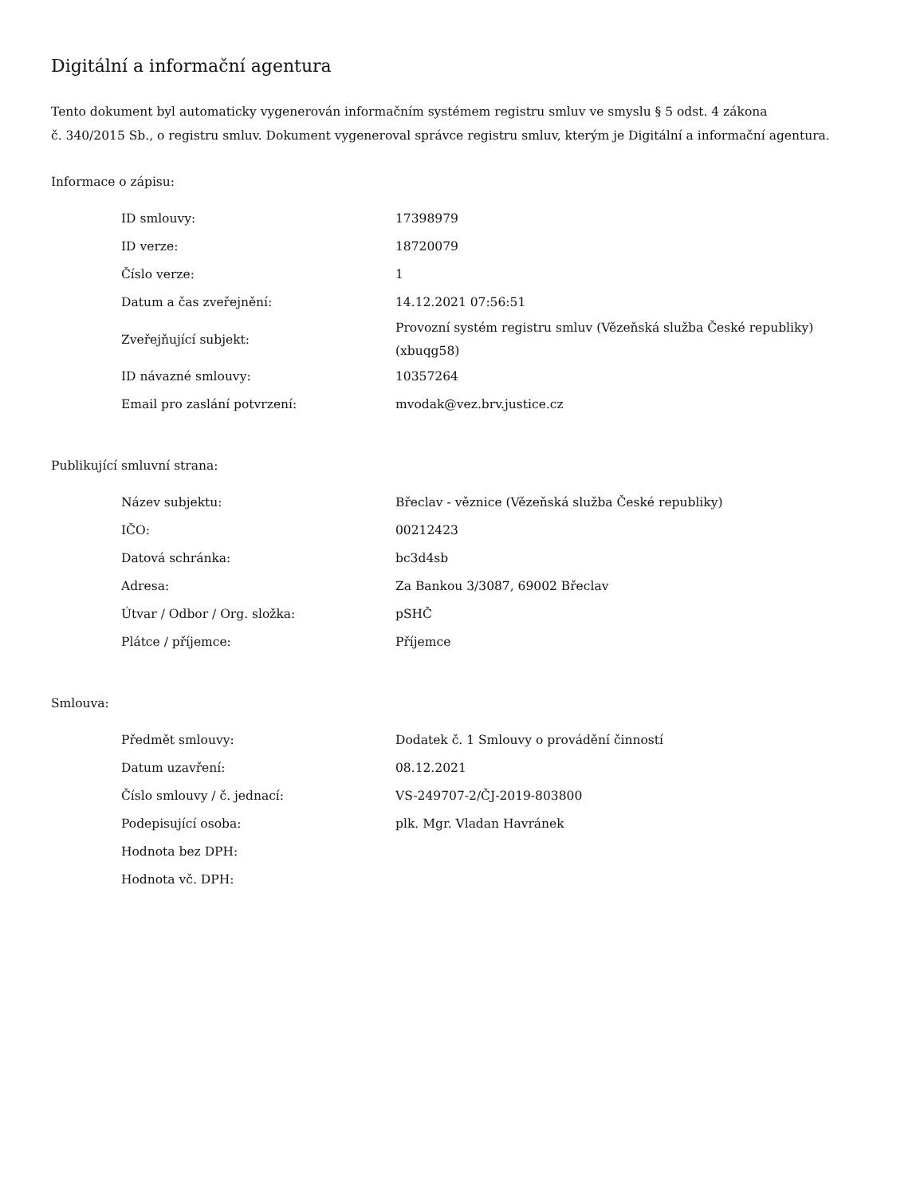Digitální a informační agentura
Tento dokument byl automaticky vygenerován informačním systémem registru smluv ve smyslu § 5 odst. 4 zákona
č. 340/2015 Sb., o registru smluv. Dokument vygeneroval správce registru smluv, kterým je Digitální a informační agentura.
Informace o zápisu:
| ID smlouvy: | 17398979 |
| ID verze: | 18720079 |
| Číslo verze: | 1 |
| Datum a čas zveřejnění: | 14.12.2021 07:56:51 |
| Zveřejňující subjekt: | Provozní systém registru smluv (Vězeňská služba České republiky) (xbuqg58) |
| ID návazné smlouvy: | 10357264 |
| Email pro zaslání potvrzení: | mvodak@vez.brv.justice.cz |
Publikující smluvní strana:
| Název subjektu: | Břeclav - věznice (Vězeňská služba České republiky) |
| IČO: | 00212423 |
| Datová schránka: | bc3d4sb |
| Adresa: | Za Bankou 3/3087, 69002 Břeclav |
| Útvar / Odbor / Org. složka: | pSHČ |
| Plátce / příjemce: | Příjemce |
Smlouva:
| Předmět smlouvy: | Dodatek č. 1 Smlouvy o provádění činností |
| Datum uzavření: | 08.12.2021 |
| Číslo smlouvy / č. jednací: | VS-249707-2/ČJ-2019-803800 |
| Podepisující osoba: | plk. Mgr. Vladan Havránek |
| Hodnota bez DPH: | |
| Hodnota vč. DPH: | |